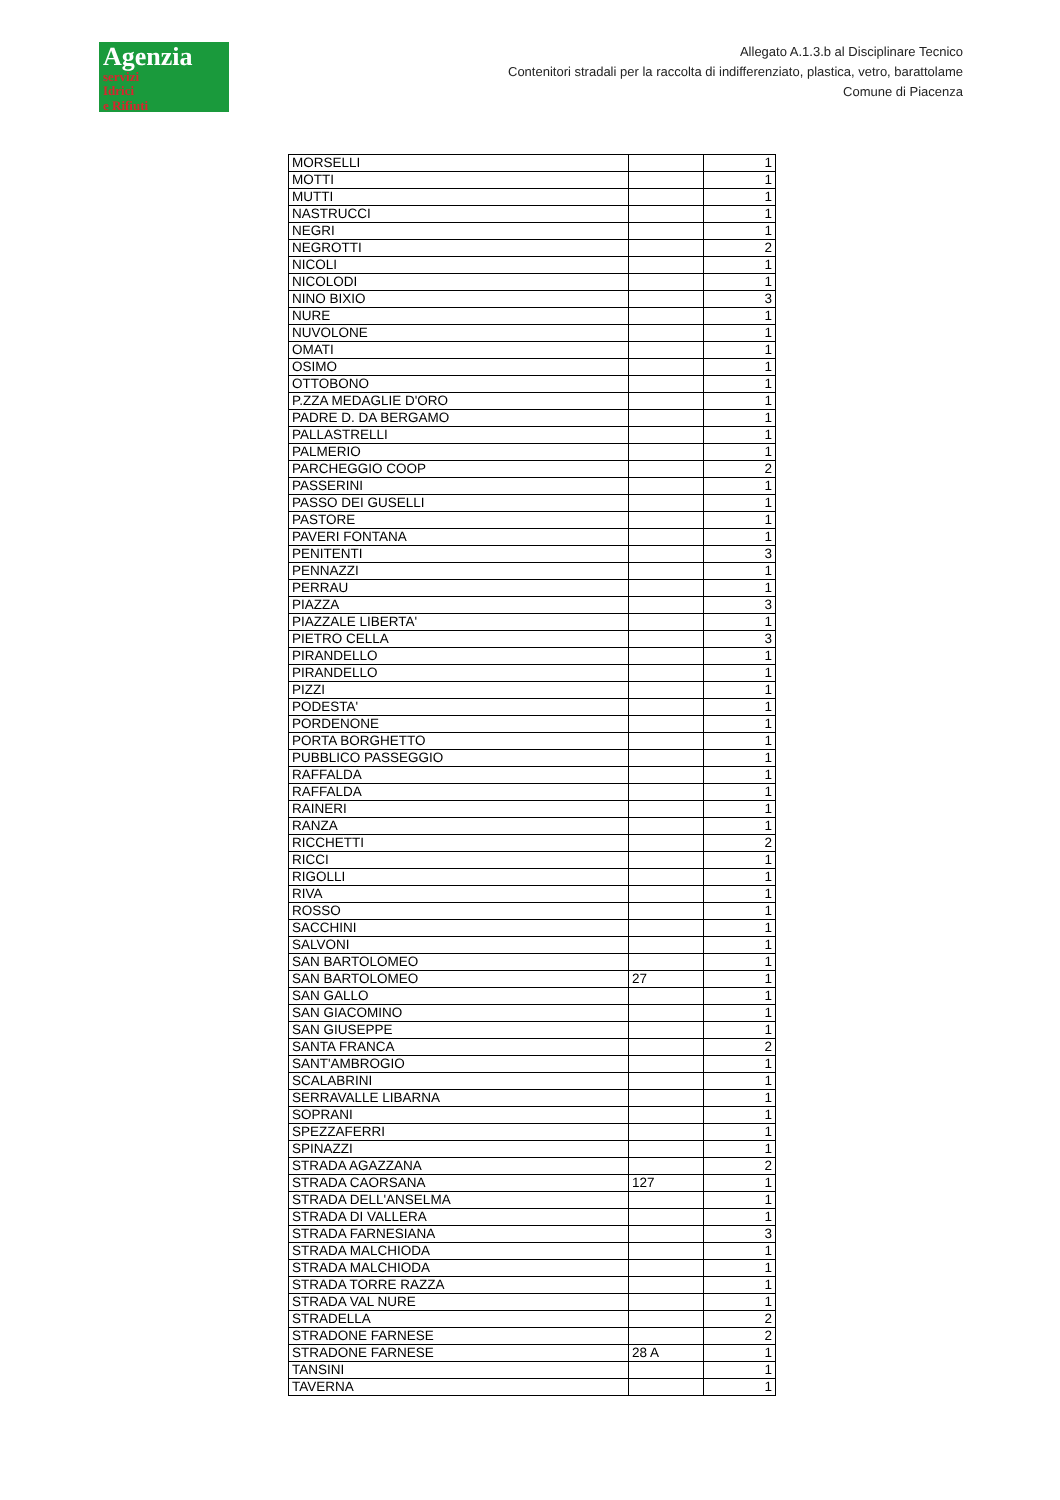Agenzia
servizi
Idrici
e Rifiuti
Allegato A.1.3.b al Disciplinare Tecnico
Contenitori stradali per la raccolta di indifferenziato, plastica, vetro, barattolame
Comune di Piacenza
| MORSELLI | | 1 |
| MOTTI | | 1 |
| MUTTI | | 1 |
| NASTRUCCI | | 1 |
| NEGRI | | 1 |
| NEGROTTI | | 2 |
| NICOLI | | 1 |
| NICOLODI | | 1 |
| NINO BIXIO | | 3 |
| NURE | | 1 |
| NUVOLONE | | 1 |
| OMATI | | 1 |
| OSIMO | | 1 |
| OTTOBONO | | 1 |
| P.ZZA MEDAGLIE D'ORO | | 1 |
| PADRE D. DA BERGAMO | | 1 |
| PALLASTRELLI | | 1 |
| PALMERIO | | 1 |
| PARCHEGGIO COOP | | 2 |
| PASSERINI | | 1 |
| PASSO DEI GUSELLI | | 1 |
| PASTORE | | 1 |
| PAVERI FONTANA | | 1 |
| PENITENTI | | 3 |
| PENNAZZI | | 1 |
| PERRAU | | 1 |
| PIAZZA | | 3 |
| PIAZZALE LIBERTA' | | 1 |
| PIETRO CELLA | | 3 |
| PIRANDELLO | | 1 |
| PIRANDELLO | | 1 |
| PIZZI | | 1 |
| PODESTA' | | 1 |
| PORDENONE | | 1 |
| PORTA BORGHETTO | | 1 |
| PUBBLICO PASSEGGIO | | 1 |
| RAFFALDA | | 1 |
| RAFFALDA | | 1 |
| RAINERI | | 1 |
| RANZA | | 1 |
| RICCHETTI | | 2 |
| RICCI | | 1 |
| RIGOLLI | | 1 |
| RIVA | | 1 |
| ROSSO | | 1 |
| SACCHINI | | 1 |
| SALVONI | | 1 |
| SAN BARTOLOMEO | | 1 |
| SAN BARTOLOMEO | 27 | 1 |
| SAN GALLO | | 1 |
| SAN GIACOMINO | | 1 |
| SAN GIUSEPPE | | 1 |
| SANTA FRANCA | | 2 |
| SANT'AMBROGIO | | 1 |
| SCALABRINI | | 1 |
| SERRAVALLE LIBARNA | | 1 |
| SOPRANI | | 1 |
| SPEZZAFERRI | | 1 |
| SPINAZZI | | 1 |
| STRADA AGAZZANA | | 2 |
| STRADA CAORSANA | 127 | 1 |
| STRADA DELL'ANSELMA | | 1 |
| STRADA DI VALLERA | | 1 |
| STRADA FARNESIANA | | 3 |
| STRADA MALCHIODA | | 1 |
| STRADA MALCHIODA | | 1 |
| STRADA TORRE RAZZA | | 1 |
| STRADA VAL NURE | | 1 |
| STRADELLA | | 2 |
| STRADONE FARNESE | | 2 |
| STRADONE FARNESE | 28 A | 1 |
| TANSINI | | 1 |
| TAVERNA | | 1 |